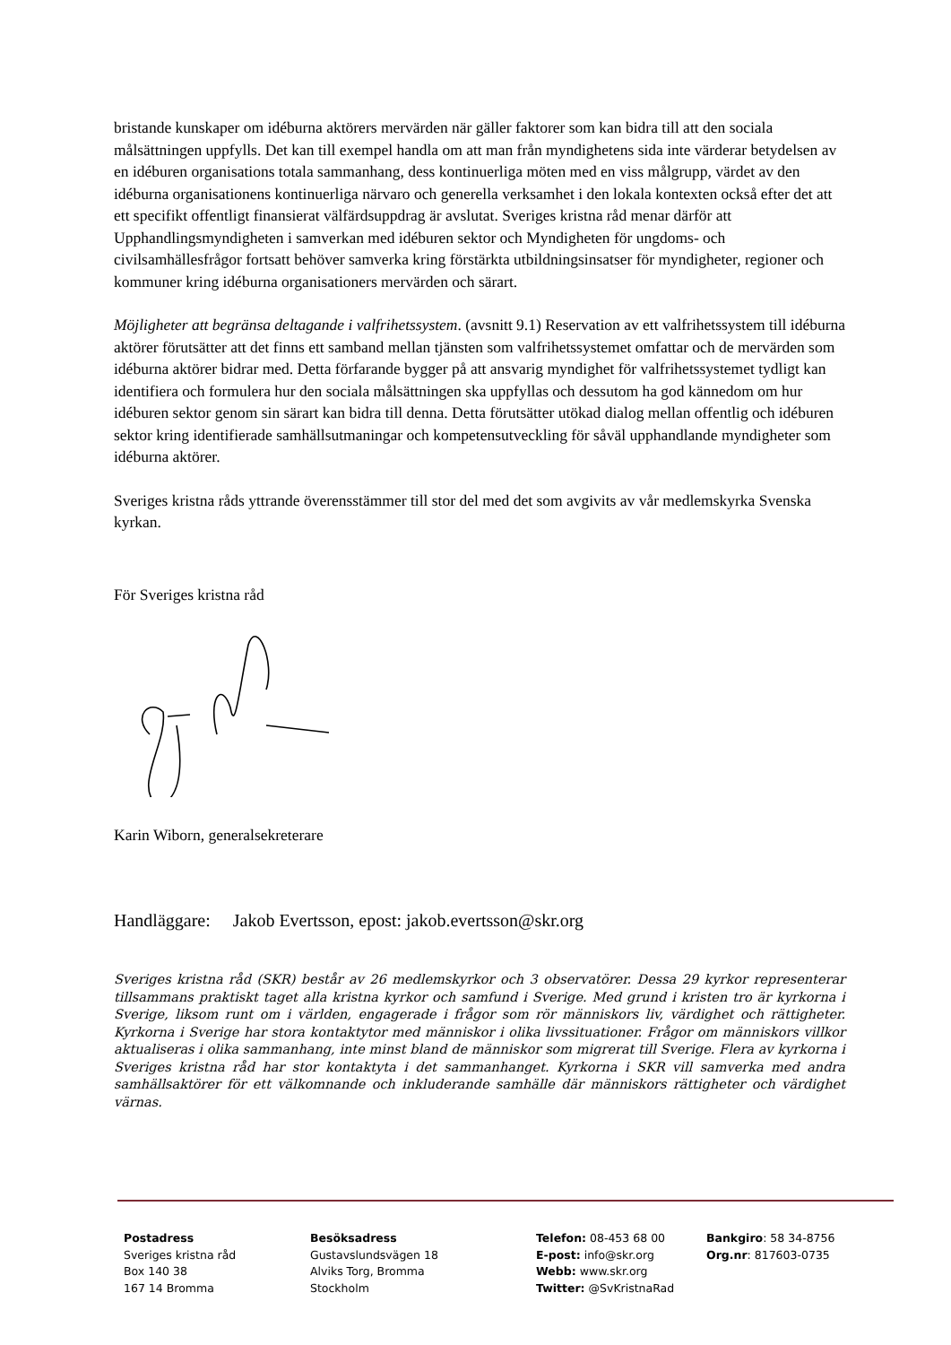bristande kunskaper om idéburna aktörers mervärden när gäller faktorer som kan bidra till att den sociala målsättningen uppfylls. Det kan till exempel handla om att man från myndighetens sida inte värderar betydelsen av en idéburen organisations totala sammanhang, dess kontinuerliga möten med en viss målgrupp, värdet av den idéburna organisationens kontinuerliga närvaro och generella verksamhet i den lokala kontexten också efter det att ett specifikt offentligt finansierat välfärdsuppdrag är avslutat. Sveriges kristna råd menar därför att Upphandlingsmyndigheten i samverkan med idéburen sektor och Myndigheten för ungdoms- och civilsamhällesfrågor fortsatt behöver samverka kring förstärkta utbildningsinsatser för myndigheter, regioner och kommuner kring idéburna organisationers mervärden och särart.
Möjligheter att begränsa deltagande i valfrihetssystem. (avsnitt 9.1) Reservation av ett valfrihetssystem till idéburna aktörer förutsätter att det finns ett samband mellan tjänsten som valfrihetssystemet omfattar och de mervärden som idéburna aktörer bidrar med. Detta förfarande bygger på att ansvarig myndighet för valfrihetssystemet tydligt kan identifiera och formulera hur den sociala målsättningen ska uppfyllas och dessutom ha god kännedom om hur idéburen sektor genom sin särart kan bidra till denna. Detta förutsätter utökad dialog mellan offentlig och idéburen sektor kring identifierade samhällsutmaningar och kompetensutveckling för såväl upphandlande myndigheter som idéburna aktörer.
Sveriges kristna råds yttrande överensstämmer till stor del med det som avgivits av vår medlemskyrka Svenska kyrkan.
För Sveriges kristna råd
Karin Wiborn, generalsekreterare
Handläggare: Jakob Evertsson, epost: jakob.evertsson@skr.org
Sveriges kristna råd (SKR) består av 26 medlemskyrkor och 3 observatörer. Dessa 29 kyrkor representerar tillsammans praktiskt taget alla kristna kyrkor och samfund i Sverige. Med grund i kristen tro är kyrkorna i Sverige, liksom runt om i världen, engagerade i frågor som rör människors liv, värdighet och rättigheter. Kyrkorna i Sverige har stora kontaktytor med människor i olika livssituationer. Frågor om människors villkor aktualiseras i olika sammanhang, inte minst bland de människor som migrerat till Sverige. Flera av kyrkorna i Sveriges kristna råd har stor kontaktyta i det sammanhanget. Kyrkorna i SKR vill samverka med andra samhällsaktörer för ett välkomnande och inkluderande samhälle där människors rättigheter och värdighet värnas.
Postadress
Sveriges kristna råd
Box 140 38
167 14 Bromma
Besöksadress
Gustavslundsvägen 18
Alviks Torg, Bromma
Stockholm
Telefon: 08-453 68 00
E-post: info@skr.org
Webb: www.skr.org
Twitter: @SvKristnaRad
Bankgiro: 58 34-8756
Org.nr: 817603-0735